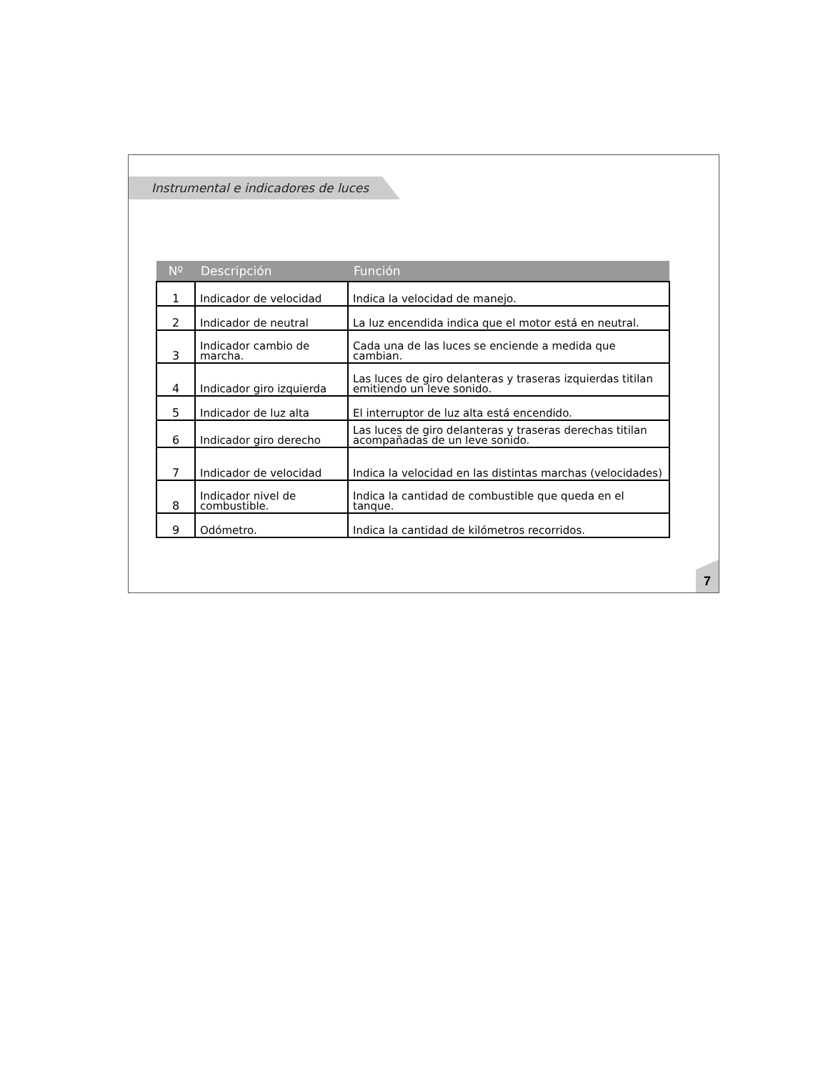Instrumental e indicadores de luces
| Nº | Descripción | Función |
| --- | --- | --- |
| 1 | Indicador de velocidad | Indica la velocidad de manejo. |
| 2 | Indicador de neutral | La luz encendida indica que el motor está en neutral. |
| 3 | Indicador cambio de marcha. | Cada una de las luces se enciende a medida que cambian. |
| 4 | Indicador giro izquierda | Las luces de giro delanteras y traseras izquierdas titilan emitiendo un leve sonido. |
| 5 | Indicador de luz alta | El interruptor de luz alta está encendido. |
| 6 | Indicador giro derecho | Las luces de giro delanteras y traseras derechas titilan acompañadas de un leve sonido. |
| 7 | Indicador de velocidad | Indica la velocidad en las distintas marchas (velocidades) |
| 8 | Indicador nivel de combustible. | Indica la cantidad de combustible que queda en el tanque. |
| 9 | Odómetro. | Indica la cantidad de kilómetros recorridos. |
7